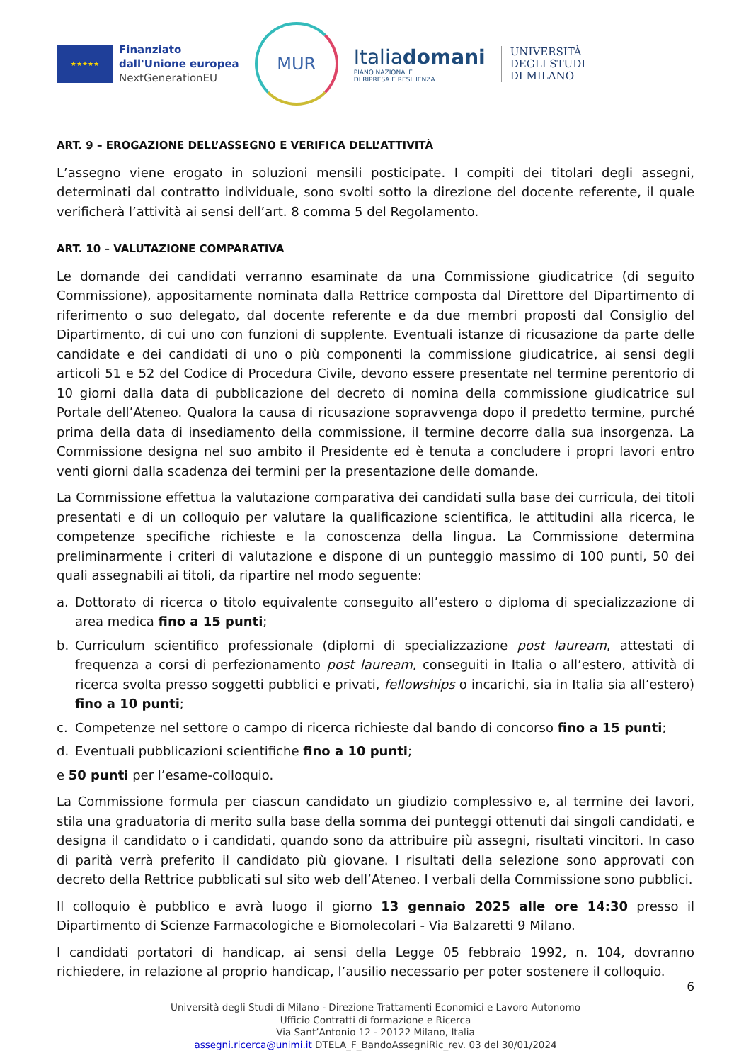★★★★★
Finanziato
dall'Unione europea
NextGenerationEU
MUR
Italiadomani
PIANO NAZIONALE
DI RIPRESA E RESILIENZA
UNIVERSITÀ
DEGLI STUDI
DI MILANO
ART. 9 – EROGAZIONE DELL’ASSEGNO E VERIFICA DELL’ATTIVITÀ
L’assegno viene erogato in soluzioni mensili posticipate. I compiti dei titolari degli assegni, determinati dal contratto individuale, sono svolti sotto la direzione del docente referente, il quale verificherà l’attività ai sensi dell’art. 8 comma 5 del Regolamento.
ART. 10 – VALUTAZIONE COMPARATIVA
Le domande dei candidati verranno esaminate da una Commissione giudicatrice (di seguito Commissione), appositamente nominata dalla Rettrice composta dal Direttore del Dipartimento di riferimento o suo delegato, dal docente referente e da due membri proposti dal Consiglio del Dipartimento, di cui uno con funzioni di supplente. Eventuali istanze di ricusazione da parte delle candidate e dei candidati di uno o più componenti la commissione giudicatrice, ai sensi degli articoli 51 e 52 del Codice di Procedura Civile, devono essere presentate nel termine perentorio di 10 giorni dalla data di pubblicazione del decreto di nomina della commissione giudicatrice sul Portale dell’Ateneo. Qualora la causa di ricusazione sopravvenga dopo il predetto termine, purché prima della data di insediamento della commissione, il termine decorre dalla sua insorgenza. La Commissione designa nel suo ambito il Presidente ed è tenuta a concludere i propri lavori entro venti giorni dalla scadenza dei termini per la presentazione delle domande.
La Commissione effettua la valutazione comparativa dei candidati sulla base dei curricula, dei titoli presentati e di un colloquio per valutare la qualificazione scientifica, le attitudini alla ricerca, le competenze specifiche richieste e la conoscenza della lingua. La Commissione determina preliminarmente i criteri di valutazione e dispone di un punteggio massimo di 100 punti, 50 dei quali assegnabili ai titoli, da ripartire nel modo seguente:
a. Dottorato di ricerca o titolo equivalente conseguito all’estero o diploma di specializzazione di area medica fino a 15 punti;
b. Curriculum scientifico professionale (diplomi di specializzazione post lauream, attestati di frequenza a corsi di perfezionamento post lauream, conseguiti in Italia o all’estero, attività di ricerca svolta presso soggetti pubblici e privati, fellowships o incarichi, sia in Italia sia all’estero) fino a 10 punti;
c. Competenze nel settore o campo di ricerca richieste dal bando di concorso fino a 15 punti;
d. Eventuali pubblicazioni scientifiche fino a 10 punti;
e 50 punti per l’esame-colloquio.
La Commissione formula per ciascun candidato un giudizio complessivo e, al termine dei lavori, stila una graduatoria di merito sulla base della somma dei punteggi ottenuti dai singoli candidati, e designa il candidato o i candidati, quando sono da attribuire più assegni, risultati vincitori. In caso di parità verrà preferito il candidato più giovane. I risultati della selezione sono approvati con decreto della Rettrice pubblicati sul sito web dell’Ateneo. I verbali della Commissione sono pubblici.
Il colloquio è pubblico e avrà luogo il giorno 13 gennaio 2025 alle ore 14:30 presso il Dipartimento di Scienze Farmacologiche e Biomolecolari - Via Balzaretti 9 Milano.
I candidati portatori di handicap, ai sensi della Legge 05 febbraio 1992, n. 104, dovranno richiedere, in relazione al proprio handicap, l’ausilio necessario per poter sostenere il colloquio.
6
Università degli Studi di Milano - Direzione Trattamenti Economici e Lavoro Autonomo
Ufficio Contratti di formazione e Ricerca
Via Sant’Antonio 12 - 20122 Milano, Italia
assegni.ricerca@unimi.it DTELA_F_BandoAssegniRic_rev. 03 del 30/01/2024